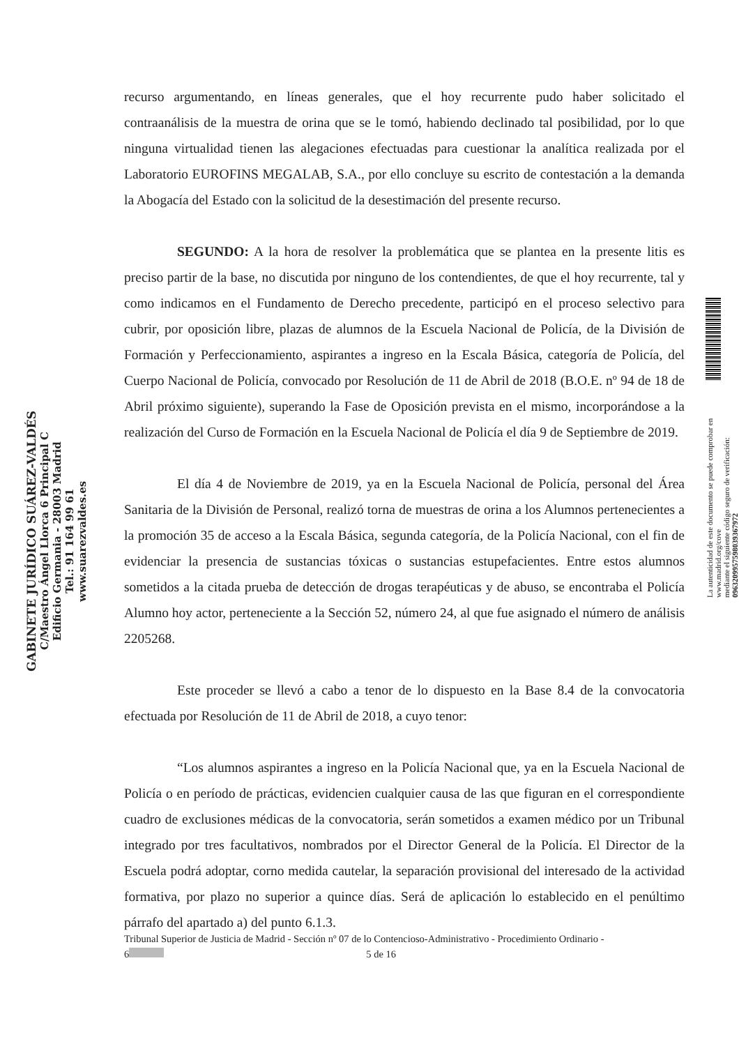GABINETE JURÍDICO SUÁREZ-VALDÉS
C/Maestro Ángel Llorca 6 Principal C
Edificio Germania - 28003 Madrid
Tel.: 91 164 99 61
www.suarezvaldes.es
recurso argumentando, en líneas generales, que el hoy recurrente pudo haber solicitado el contraanálisis de la muestra de orina que se le tomó, habiendo declinado tal posibilidad, por lo que ninguna virtualidad tienen las alegaciones efectuadas para cuestionar la analítica realizada por el Laboratorio EUROFINS MEGALAB, S.A., por ello concluye su escrito de contestación a la demanda la Abogacía del Estado con la solicitud de la desestimación del presente recurso.
SEGUNDO: A la hora de resolver la problemática que se plantea en la presente litis es preciso partir de la base, no discutida por ninguno de los contendientes, de que el hoy recurrente, tal y como indicamos en el Fundamento de Derecho precedente, participó en el proceso selectivo para cubrir, por oposición libre, plazas de alumnos de la Escuela Nacional de Policía, de la División de Formación y Perfeccionamiento, aspirantes a ingreso en la Escala Básica, categoría de Policía, del Cuerpo Nacional de Policía, convocado por Resolución de 11 de Abril de 2018 (B.O.E. nº 94 de 18 de Abril próximo siguiente), superando la Fase de Oposición prevista en el mismo, incorporándose a la realización del Curso de Formación en la Escuela Nacional de Policía el día 9 de Septiembre de 2019.
El día 4 de Noviembre de 2019, ya en la Escuela Nacional de Policía, personal del Área Sanitaria de la División de Personal, realizó torna de muestras de orina a los Alumnos pertenecientes a la promoción 35 de acceso a la Escala Básica, segunda categoría, de la Policía Nacional, con el fin de evidenciar la presencia de sustancias tóxicas o sustancias estupefacientes. Entre estos alumnos sometidos a la citada prueba de detección de drogas terapéuticas y de abuso, se encontraba el Policía Alumno hoy actor, perteneciente a la Sección 52, número 24, al que fue asignado el número de análisis 2205268.
Este proceder se llevó a cabo a tenor de lo dispuesto en la Base 8.4 de la convocatoria efectuada por Resolución de 11 de Abril de 2018, a cuyo tenor:
“Los alumnos aspirantes a ingreso en la Policía Nacional que, ya en la Escuela Nacional de Policía o en período de prácticas, evidencien cualquier causa de las que figuran en el correspondiente cuadro de exclusiones médicas de la convocatoria, serán sometidos a examen médico por un Tribunal integrado por tres facultativos, nombrados por el Director General de la Policía. El Director de la Escuela podrá adoptar, corno medida cautelar, la separación provisional del interesado de la actividad formativa, por plazo no superior a quince días. Será de aplicación lo establecido en el penúltimo párrafo del apartado a) del punto 6.1.3.
La autenticidad de este documento se puede comprobar en www.madrid.org/cove
mediante el siguiente código seguro de verificación: 0963209957598039367972
Tribunal Superior de Justicia de Madrid - Sección nº 07 de lo Contencioso-Administrativo - Procedimiento Ordinario -
6 5 de 16